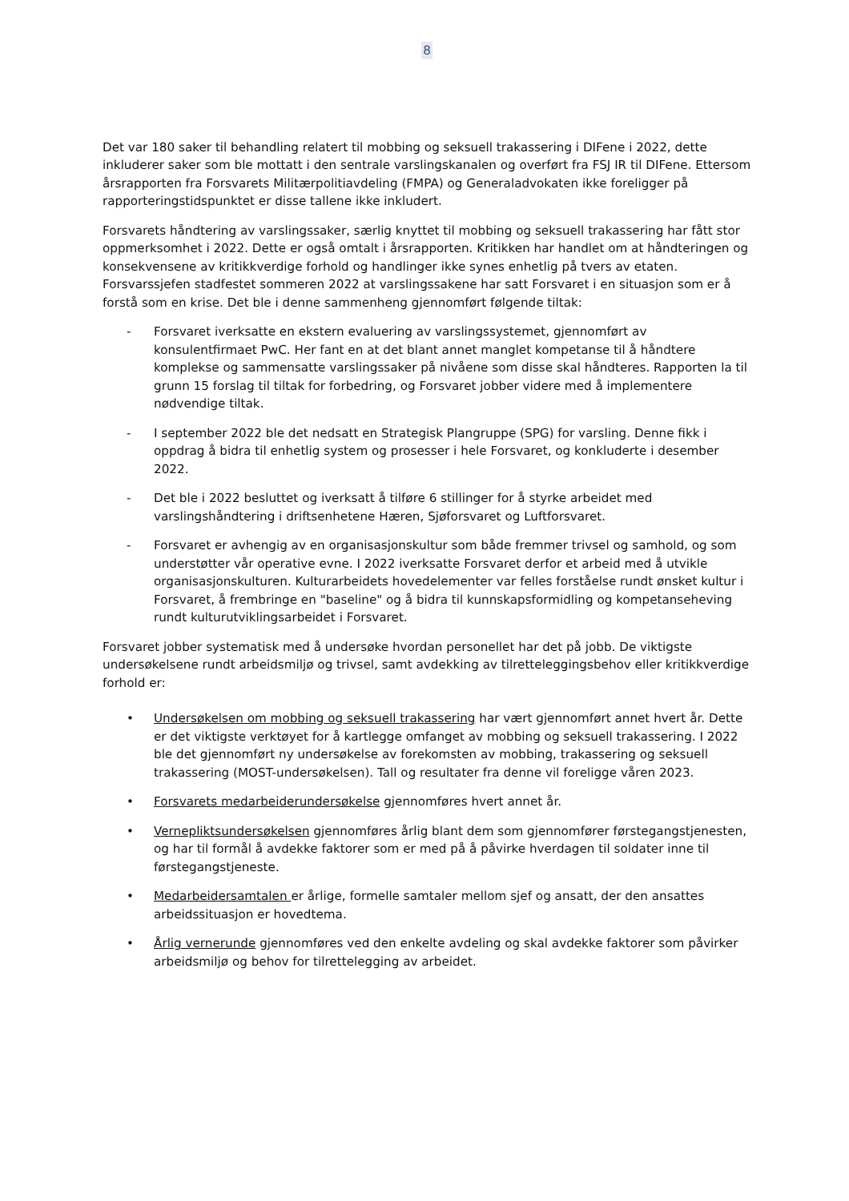8
Det var 180 saker til behandling relatert til mobbing og seksuell trakassering i DIFene i 2022, dette inkluderer saker som ble mottatt i den sentrale varslingskanalen og overført fra FSJ IR til DIFene. Ettersom årsrapporten fra Forsvarets Militærpolitiavdeling (FMPA) og Generaladvokaten ikke foreligger på rapporteringstidspunktet er disse tallene ikke inkludert.
Forsvarets håndtering av varslingssaker, særlig knyttet til mobbing og seksuell trakassering har fått stor oppmerksomhet i 2022. Dette er også omtalt i årsrapporten. Kritikken har handlet om at håndteringen og konsekvensene av kritikkverdige forhold og handlinger ikke synes enhetlig på tvers av etaten. Forsvarssjefen stadfestet sommeren 2022 at varslingssakene har satt Forsvaret i en situasjon som er å forstå som en krise. Det ble i denne sammenheng gjennomført følgende tiltak:
- Forsvaret iverksatte en ekstern evaluering av varslingssystemet, gjennomført av konsulentfirmaet PwC. Her fant en at det blant annet manglet kompetanse til å håndtere komplekse og sammensatte varslingssaker på nivåene som disse skal håndteres. Rapporten la til grunn 15 forslag til tiltak for forbedring, og Forsvaret jobber videre med å implementere nødvendige tiltak.
- I september 2022 ble det nedsatt en Strategisk Plangruppe (SPG) for varsling. Denne fikk i oppdrag å bidra til enhetlig system og prosesser i hele Forsvaret, og konkluderte i desember 2022.
- Det ble i 2022 besluttet og iverksatt å tilføre 6 stillinger for å styrke arbeidet med varslingshåndtering i driftsenhetene Hæren, Sjøforsvaret og Luftforsvaret.
- Forsvaret er avhengig av en organisasjonskultur som både fremmer trivsel og samhold, og som understøtter vår operative evne. I 2022 iverksatte Forsvaret derfor et arbeid med å utvikle organisasjonskulturen. Kulturarbeidets hovedelementer var felles forståelse rundt ønsket kultur i Forsvaret, å frembringe en "baseline" og å bidra til kunnskapsformidling og kompetanseheving rundt kulturutviklingsarbeidet i Forsvaret.
Forsvaret jobber systematisk med å undersøke hvordan personellet har det på jobb. De viktigste undersøkelsene rundt arbeidsmiljø og trivsel, samt avdekking av tilretteleggingsbehov eller kritikkverdige forhold er:
• Undersøkelsen om mobbing og seksuell trakassering har vært gjennomført annet hvert år. Dette er det viktigste verktøyet for å kartlegge omfanget av mobbing og seksuell trakassering. I 2022 ble det gjennomført ny undersøkelse av forekomsten av mobbing, trakassering og seksuell trakassering (MOST-undersøkelsen). Tall og resultater fra denne vil foreligge våren 2023.
• Forsvarets medarbeiderundersøkelse gjennomføres hvert annet år.
• Vernepliktsundersøkelsen gjennomføres årlig blant dem som gjennomfører førstegangstjenesten, og har til formål å avdekke faktorer som er med på å påvirke hverdagen til soldater inne til førstegangstjeneste.
• Medarbeidersamtalen er årlige, formelle samtaler mellom sjef og ansatt, der den ansattes arbeidssituasjon er hovedtema.
• Årlig vernerunde gjennomføres ved den enkelte avdeling og skal avdekke faktorer som påvirker arbeidsmiljø og behov for tilrettelegging av arbeidet.